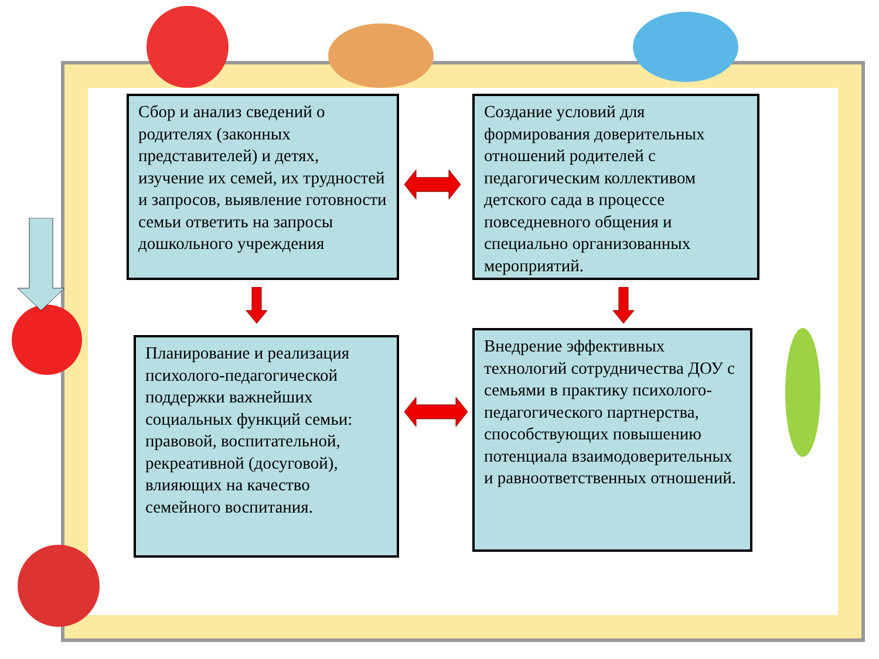Сбор и анализ сведений о родителях (законных представителей) и детях, изучение их семей, их трудностей и запросов, выявление готовности семьи ответить на запросы дошкольного учреждения
Создание условий для формирования доверительных отношений родителей с педагогическим коллективом детского сада в процессе повседневного общения и специально организованных мероприятий.
Планирование и реализация психолого-педагогической поддержки важнейших социальных функций семьи: правовой, воспитательной, рекреативной (досуговой), влияющих на качество семейного воспитания.
Внедрение эффективных технологий сотрудничества ДОУ с семьями в практику психолого-педагогического партнерства, способствующих повышению потенциала взаимодоверительных и равноответственных отношений.